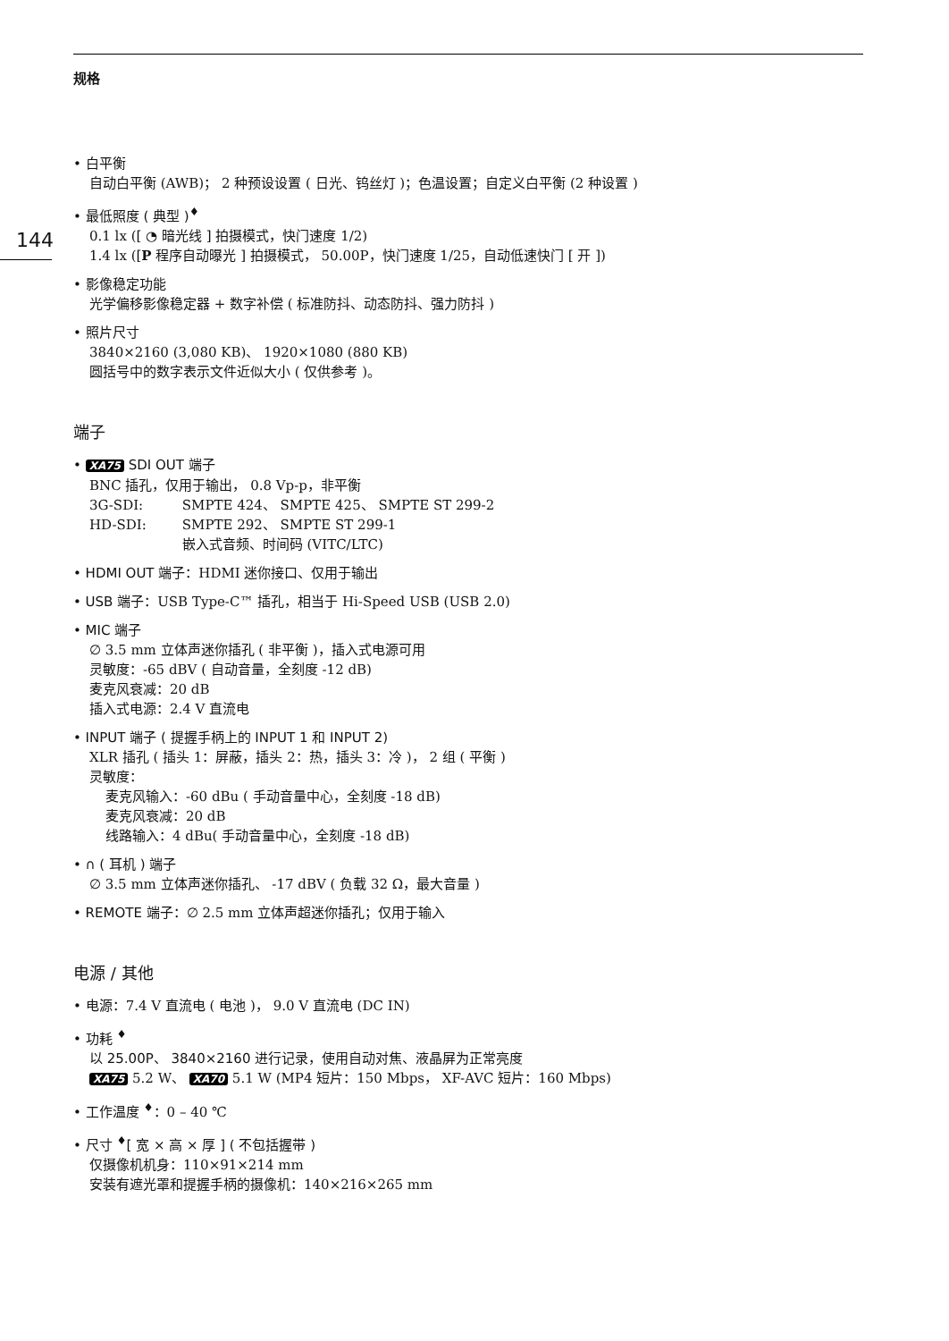规格
144
• 白平衡
自动白平衡 (AWB)； 2 种预设设置 ( 日光、钨丝灯 )；色温设置；自定义白平衡 (2 种设置 )
• 最低照度 ( 典型 )<sup>♦</sup>
0.1 lx ([ ◔ 暗光线 ] 拍摄模式，快门速度 1/2)
1.4 lx ([P 程序自动曝光 ] 拍摄模式， 50.00P，快门速度 1/25，自动低速快门 [ 开 ])
• 影像稳定功能
光学偏移影像稳定器 + 数字补偿 ( 标准防抖、动态防抖、强力防抖 )
• 照片尺寸
3840×2160 (3,080 KB)、 1920×1080 (880 KB)
圆括号中的数字表示文件近似大小 ( 仅供参考 )。
端子
• XA75 SDI OUT 端子
BNC 插孔，仅用于输出， 0.8 Vp-p，非平衡
| 3G-SDI: | SMPTE 424、 SMPTE 425、 SMPTE ST 299-2 |
| HD-SDI: | SMPTE 292、 SMPTE ST 299-1 嵌入式音频、时间码 (VITC/LTC) |
• HDMI OUT 端子：HDMI 迷你接口、仅用于输出
• USB 端子：USB Type-C™ 插孔，相当于 Hi-Speed USB (USB 2.0)
• MIC 端子
∅ 3.5 mm 立体声迷你插孔 ( 非平衡 )，插入式电源可用
灵敏度：-65 dBV ( 自动音量，全刻度 -12 dB)
麦克风衰减：20 dB
插入式电源：2.4 V 直流电
• INPUT 端子 ( 提握手柄上的 INPUT 1 和 INPUT 2)
XLR 插孔 ( 插头 1：屏蔽，插头 2：热，插头 3：冷 )， 2 组 ( 平衡 )
灵敏度：
麦克风输入：-60 dBu ( 手动音量中心，全刻度 -18 dB)
麦克风衰减：20 dB
线路输入：4 dBu( 手动音量中心，全刻度 -18 dB)
• ∩ ( 耳机 ) 端子
∅ 3.5 mm 立体声迷你插孔、 -17 dBV ( 负载 32 Ω，最大音量 )
• REMOTE 端子：∅ 2.5 mm 立体声超迷你插孔；仅用于输入
电源 / 其他
• 电源：7.4 V 直流电 ( 电池 )， 9.0 V 直流电 (DC IN)
• 功耗 <sup>♦</sup>
以 25.00P、 3840×2160 进行记录，使用自动对焦、液晶屏为正常亮度
XA75 5.2 W、 XA70 5.1 W (MP4 短片：150 Mbps， XF-AVC 短片：160 Mbps)
• 工作温度 <sup>♦</sup>：0 – 40 ℃
• 尺寸 <sup>♦</sup>[ 宽 × 高 × 厚 ] ( 不包括握带 )
仅摄像机机身：110×91×214 mm
安装有遮光罩和提握手柄的摄像机：140×216×265 mm